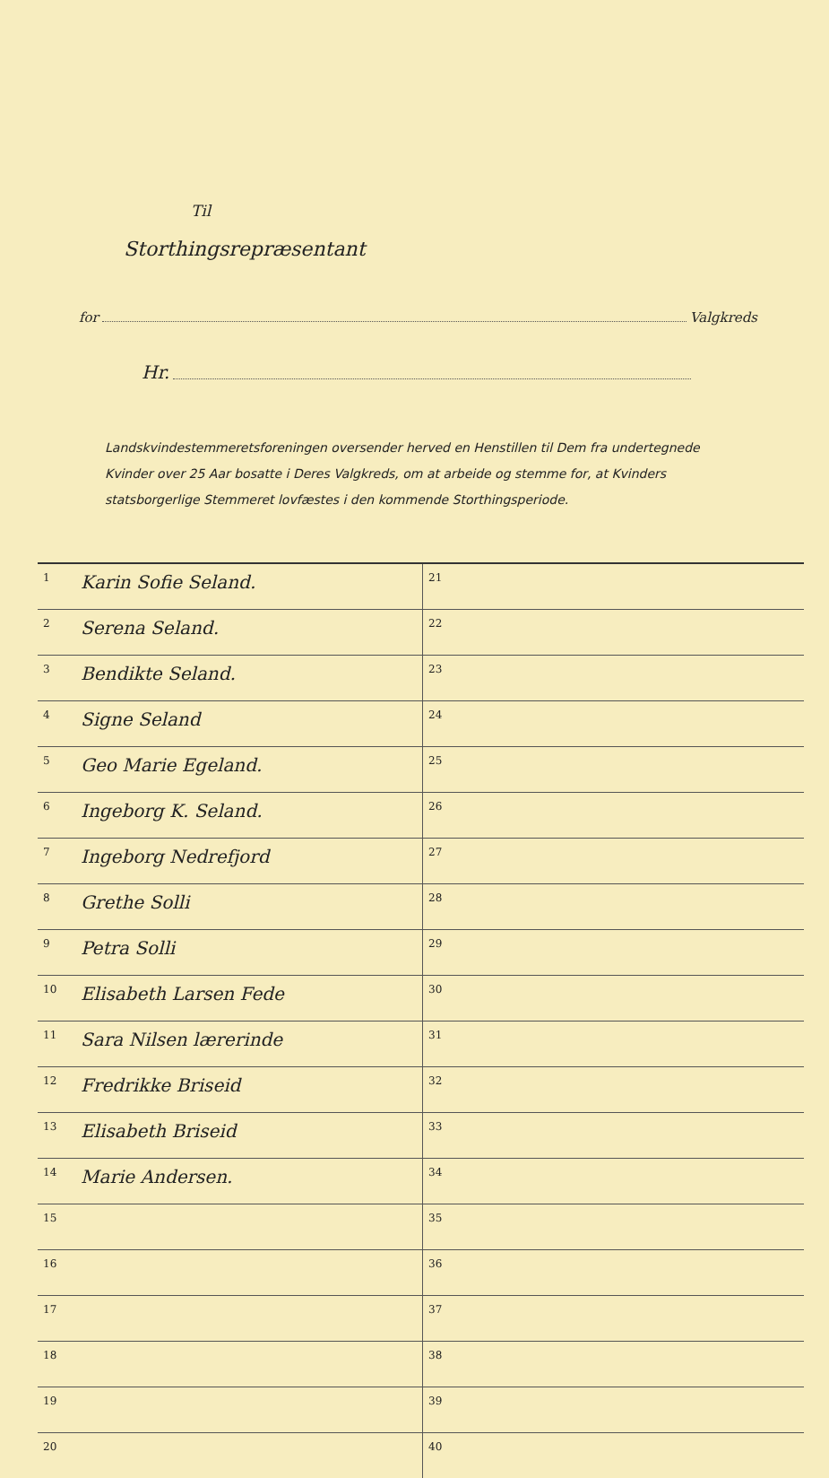Til
Storthingsrepræsentant
for Valgkreds
Hr.
Landskvindestemmeretsforeningen oversender herved en Henstillen til Dem fra undertegnede Kvinder over 25 Aar bosatte i Deres Valgkreds, om at arbeide og stemme for, at Kvinders statsborgerlige Stemmeret lovfæstes i den kommende Storthingsperiode.
| 1 | Karin Sofie Seland. | 21 | |
| 2 | Serena Seland. | 22 | |
| 3 | Bendikte Seland. | 23 | |
| 4 | Signe Seland | 24 | |
| 5 | Geo Marie Egeland. | 25 | |
| 6 | Ingeborg K. Seland. | 26 | |
| 7 | Ingeborg Nedrefjord | 27 | |
| 8 | Grethe Solli | 28 | |
| 9 | Petra Solli | 29 | |
| 10 | Elisabeth Larsen Fede | 30 | |
| 11 | Sara Nilsen lærerinde | 31 | |
| 12 | Fredrikke Briseid | 32 | |
| 13 | Elisabeth Briseid | 33 | |
| 14 | Marie Andersen. | 34 | |
| 15 | | 35 | |
| 16 | | 36 | |
| 17 | | 37 | |
| 18 | | 38 | |
| 19 | | 39 | |
| 20 | | 40 | |